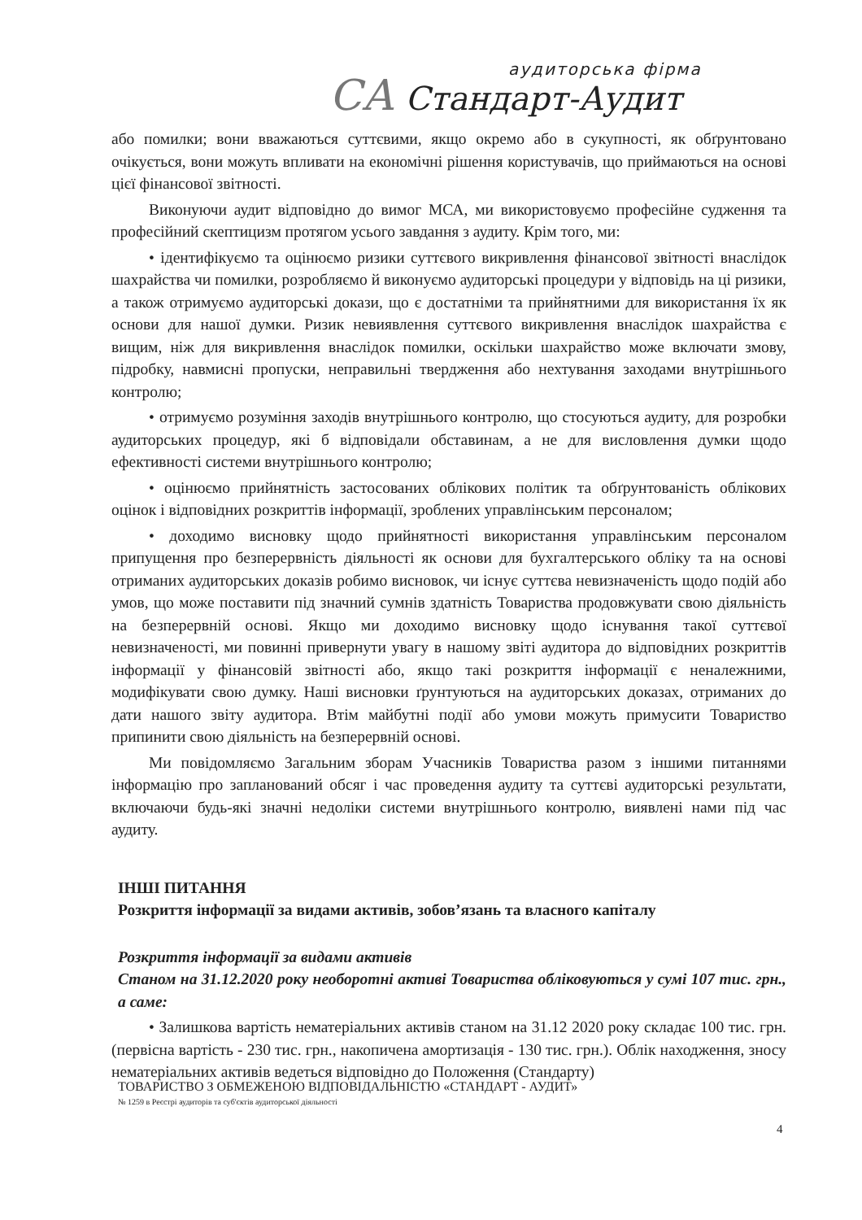аудиторська фірма
СА Стандарт-Аудит
або помилки; вони вважаються суттєвими, якщо окремо або в сукупності, як обґрунтовано очікується, вони можуть впливати на економічні рішення користувачів, що приймаються на основі цієї фінансової звітності.
Виконуючи аудит відповідно до вимог МСА, ми використовуємо професійне судження та професійний скептицизм протягом усього завдання з аудиту. Крім того, ми:
• ідентифікуємо та оцінюємо ризики суттєвого викривлення фінансової звітності внаслідок шахрайства чи помилки, розробляємо й виконуємо аудиторські процедури у відповідь на ці ризики, а також отримуємо аудиторські докази, що є достатніми та прийнятними для використання їх як основи для нашої думки. Ризик невиявлення суттєвого викривлення внаслідок шахрайства є вищим, ніж для викривлення внаслідок помилки, оскільки шахрайство може включати змову, підробку, навмисні пропуски, неправильні твердження або нехтування заходами внутрішнього контролю;
• отримуємо розуміння заходів внутрішнього контролю, що стосуються аудиту, для розробки аудиторських процедур, які б відповідали обставинам, а не для висловлення думки щодо ефективності системи внутрішнього контролю;
• оцінюємо прийнятність застосованих облікових політик та обґрунтованість облікових оцінок і відповідних розкриттів інформації, зроблених управлінським персоналом;
• доходимо висновку щодо прийнятності використання управлінським персоналом припущення про безперервність діяльності як основи для бухгалтерського обліку та на основі отриманих аудиторських доказів робимо висновок, чи існує суттєва невизначеність щодо подій або умов, що може поставити під значний сумнів здатність Товариства продовжувати свою діяльність на безперервній основі. Якщо ми доходимо висновку щодо існування такої суттєвої невизначеності, ми повинні привернути увагу в нашому звіті аудитора до відповідних розкриттів інформації у фінансовій звітності або, якщо такі розкриття інформації є неналежними, модифікувати свою думку. Наші висновки ґрунтуються на аудиторських доказах, отриманих до дати нашого звіту аудитора. Втім майбутні події або умови можуть примусити Товариство припинити свою діяльність на безперервній основі.
Ми повідомляємо Загальним зборам Учасників Товариства разом з іншими питаннями інформацію про запланований обсяг і час проведення аудиту та суттєві аудиторські результати, включаючи будь-які значні недоліки системи внутрішнього контролю, виявлені нами під час аудиту.
ІНШІ ПИТАННЯ
Розкриття інформації за видами активів, зобов’язань та власного капіталу
Розкриття інформації за видами активів
Станом на 31.12.2020 року необоротні активі Товариства обліковуються у сумі 107 тис. грн., а саме:
• Залишкова вартість нематеріальних активів станом на 31.12 2020 року складає 100 тис. грн. (первісна вартість - 230 тис. грн., накопичена амортизація - 130 тис. грн.). Облік находження, зносу нематеріальних активів ведеться відповідно до Положення (Стандарту)
ТОВАРИСТВО З ОБМЕЖЕНОЮ ВІДПОВІДАЛЬНІСТЮ «СТАНДАРТ - АУДИТ»
№ 1259 в Реєстрі аудиторів та суб'єктів аудиторської діяльності
4